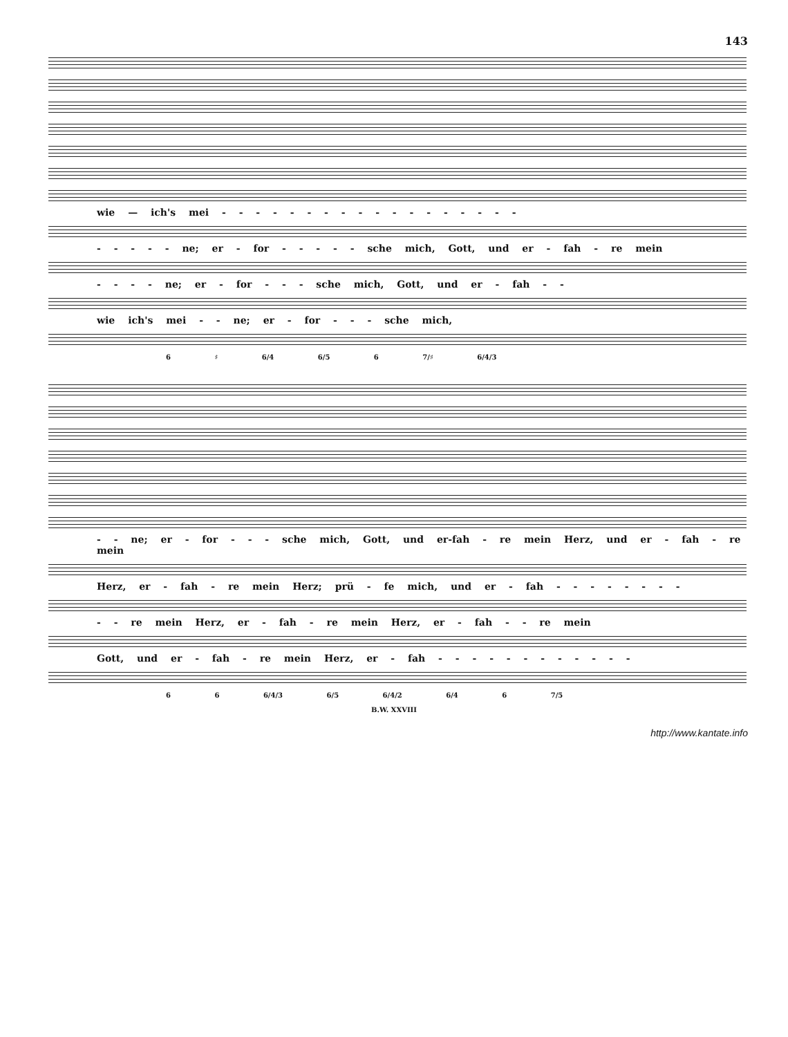143
wie — ich's mei - - - - - - - - - - - - - - - - - -
- - - - - ne; er - for - - - - - sche mich, Gott, und er - fah - re mein
- - - - ne; er - for - - - sche mich, Gott, und er - fah - -
wie ich's mei - - ne; er - for - - - sche mich,
6 ♯ 6/4 6/5 6 7/♯ 6/4/3
- - ne; er - for - - - sche mich, Gott, und er-fah - re mein Herz, und er - fah - re mein
Herz, er - fah - re mein Herz; prü - fe mich, und er - fah - - - - - - - -
- - re mein Herz, er - fah - re mein Herz, er - fah - - re mein
Gott, und er - fah - re mein Herz, er - fah - - - - - - - - - - - -
6 6 6/4/3 6/5 6/4/2 6/4 6 7/5
B.W. XXVIII
http://www.kantate.info